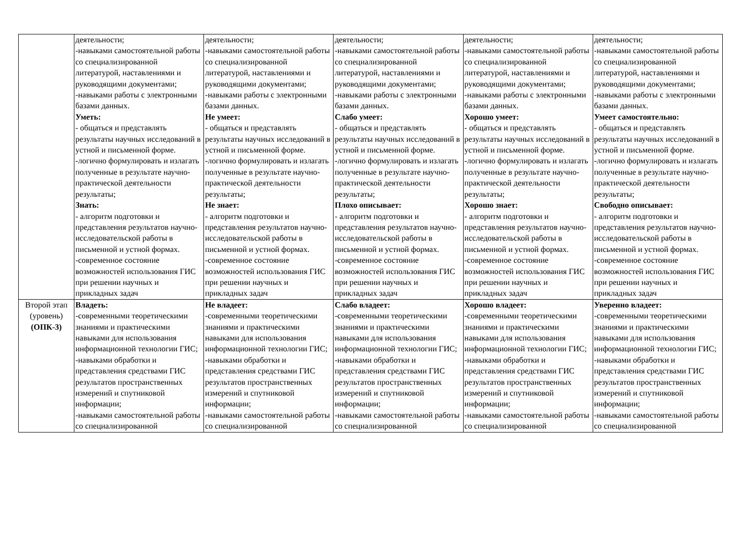| | деятельности; -навыками самостоятельной работы со специализированной литературой, наставлениями и руководящими документами; -навыками работы с электронными базами данных. Уметь: - общаться и представлять результаты научных исследований в устной и письменной форме. - логично формулировать и излагать полученные в результате научно-практической деятельности результаты; Знать: - алгоритм подготовки и представления результатов научно-исследовательской работы в письменной и устной формах. -современное состояние возможностей использования ГИС при решении научных и прикладных задач | деятельности; -навыками самостоятельной работы со специализированной литературой, наставлениями и руководящими документами; -навыками работы с электронными базами данных. Не умеет: - общаться и представлять результаты научных исследований в устной и письменной форме. - логично формулировать и излагать полученные в результате научно-практической деятельности результаты; Не знает: - алгоритм подготовки и представления результатов научно-исследовательской работы в письменной и устной формах. -современное состояние возможностей использования ГИС при решении научных и прикладных задач | деятельности; -навыками самостоятельной работы со специализированной литературой, наставлениями и руководящими документами; -навыками работы с электронными базами данных. Слабо умеет: - общаться и представлять результаты научных исследований в устной и письменной форме. - логично формулировать и излагать полученные в результате научно-практической деятельности результаты; Плохо описывает: - алгоритм подготовки и представления результатов научно-исследовательской работы в письменной и устной формах. -современное состояние возможностей использования ГИС при решении научных и прикладных задач | деятельности; -навыками самостоятельной работы со специализированной литературой, наставлениями и руководящими документами; -навыками работы с электронными базами данных. Хорошо умеет: - общаться и представлять результаты научных исследований в устной и письменной форме. - логично формулировать и излагать полученные в результате научно-практической деятельности результаты; Хорошо знает: - алгоритм подготовки и представления результатов научно-исследовательской работы в письменной и устной формах. -современное состояние возможностей использования ГИС при решении научных и прикладных задач | деятельности; -навыками самостоятельной работы со специализированной литературой, наставлениями и руководящими документами; -навыками работы с электронными базами данных. Умеет самостоятельно: - общаться и представлять результаты научных исследований в устной и письменной форме. - логично формулировать и излагать полученные в результате научно-практической деятельности результаты; Свободно описывает: - алгоритм подготовки и представления результатов научно-исследовательской работы в письменной и устной формах. -современное состояние возможностей использования ГИС при решении научных и прикладных задач |
| Второй этап (уровень) (ОПК-3) | Владеть: -современными теоретическими знаниями и практическими навыками для использования информационной технологии ГИС; -навыками обработки и представления средствами ГИС результатов пространственных измерений и спутниковой информации; -навыками самостоятельной работы со специализированной | Не владеет: -современными теоретическими знаниями и практическими навыками для использования информационной технологии ГИС; -навыками обработки и представления средствами ГИС результатов пространственных измерений и спутниковой информации; -навыками самостоятельной работы со специализированной | Слабо владеет: -современными теоретическими знаниями и практическими навыками для использования информационной технологии ГИС; -навыками обработки и представления средствами ГИС результатов пространственных измерений и спутниковой информации; -навыками самостоятельной работы со специализированной | Хорошо владеет: -современными теоретическими знаниями и практическими навыками для использования информационной технологии ГИС; -навыками обработки и представления средствами ГИС результатов пространственных измерений и спутниковой информации; -навыками самостоятельной работы со специализированной | Уверенно владеет: -современными теоретическими знаниями и практическими навыками для использования информационной технологии ГИС; -навыками обработки и представления средствами ГИС результатов пространственных измерений и спутниковой информации; -навыками самостоятельной работы со специализированной |